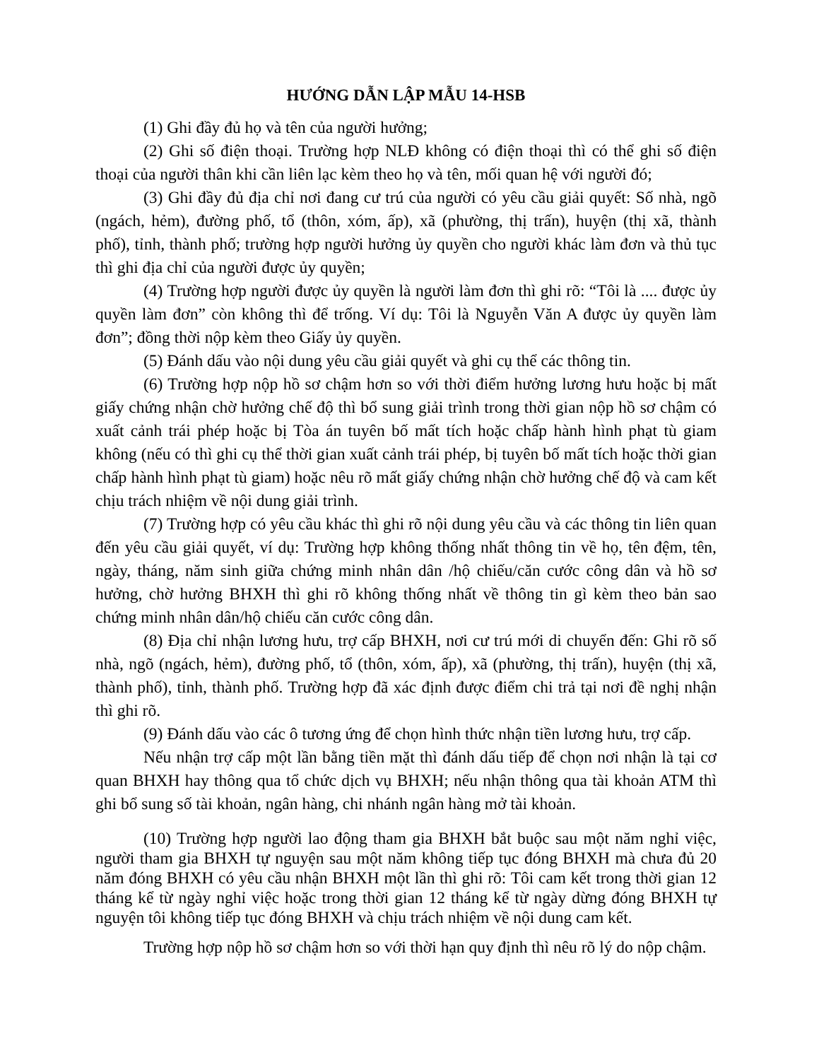HƯỚNG DẪN LẬP MẪU 14-HSB
(1) Ghi đầy đủ họ và tên của người hưởng;
(2) Ghi số điện thoại. Trường hợp NLĐ không có điện thoại thì có thể ghi số điện thoại của người thân khi cần liên lạc kèm theo họ và tên, mối quan hệ với người đó;
(3) Ghi đầy đủ địa chỉ nơi đang cư trú của người có yêu cầu giải quyết: Số nhà, ngõ (ngách, hẻm), đường phố, tổ (thôn, xóm, ấp), xã (phường, thị trấn), huyện (thị xã, thành phố), tỉnh, thành phố; trường hợp người hưởng ủy quyền cho người khác làm đơn và thủ tục thì ghi địa chỉ của người được ủy quyền;
(4) Trường hợp người được ủy quyền là người làm đơn thì ghi rõ: “Tôi là .... được ủy quyền làm đơn” còn không thì để trống. Ví dụ: Tôi là Nguyễn Văn A được ủy quyền làm đơn”; đồng thời nộp kèm theo Giấy ủy quyền.
(5) Đánh dấu vào nội dung yêu cầu giải quyết và ghi cụ thể các thông tin.
(6) Trường hợp nộp hồ sơ chậm hơn so với thời điểm hưởng lương hưu hoặc bị mất giấy chứng nhận chờ hưởng chế độ thì bổ sung giải trình trong thời gian nộp hồ sơ chậm có xuất cảnh trái phép hoặc bị Tòa án tuyên bố mất tích hoặc chấp hành hình phạt tù giam không (nếu có thì ghi cụ thể thời gian xuất cảnh trái phép, bị tuyên bố mất tích hoặc thời gian chấp hành hình phạt tù giam) hoặc nêu rõ mất giấy chứng nhận chờ hưởng chế độ và cam kết chịu trách nhiệm về nội dung giải trình.
(7) Trường hợp có yêu cầu khác thì ghi rõ nội dung yêu cầu và các thông tin liên quan đến yêu cầu giải quyết, ví dụ: Trường hợp không thống nhất thông tin về họ, tên đệm, tên, ngày, tháng, năm sinh giữa chứng minh nhân dân /hộ chiếu/căn cước công dân và hồ sơ hưởng, chờ hưởng BHXH thì ghi rõ không thống nhất về thông tin gì kèm theo bản sao chứng minh nhân dân/hộ chiếu căn cước công dân.
(8) Địa chỉ nhận lương hưu, trợ cấp BHXH, nơi cư trú mới di chuyển đến: Ghi rõ số nhà, ngõ (ngách, hẻm), đường phố, tổ (thôn, xóm, ấp), xã (phường, thị trấn), huyện (thị xã, thành phố), tỉnh, thành phố. Trường hợp đã xác định được điểm chi trả tại nơi đề nghị nhận thì ghi rõ.
(9) Đánh dấu vào các ô tương ứng để chọn hình thức nhận tiền lương hưu, trợ cấp.
Nếu nhận trợ cấp một lần bằng tiền mặt thì đánh dấu tiếp để chọn nơi nhận là tại cơ quan BHXH hay thông qua tổ chức dịch vụ BHXH; nếu nhận thông qua tài khoản ATM thì ghi bổ sung số tài khoản, ngân hàng, chi nhánh ngân hàng mở tài khoản.
(10) Trường hợp người lao động tham gia BHXH bắt buộc sau một năm nghỉ việc, người tham gia BHXH tự nguyện sau một năm không tiếp tục đóng BHXH mà chưa đủ 20 năm đóng BHXH có yêu cầu nhận BHXH một lần thì ghi rõ: Tôi cam kết trong thời gian 12 tháng kể từ ngày nghỉ việc hoặc trong thời gian 12 tháng kể từ ngày dừng đóng BHXH tự nguyện tôi không tiếp tục đóng BHXH và chịu trách nhiệm về nội dung cam kết.
Trường hợp nộp hồ sơ chậm hơn so với thời hạn quy định thì nêu rõ lý do nộp chậm.